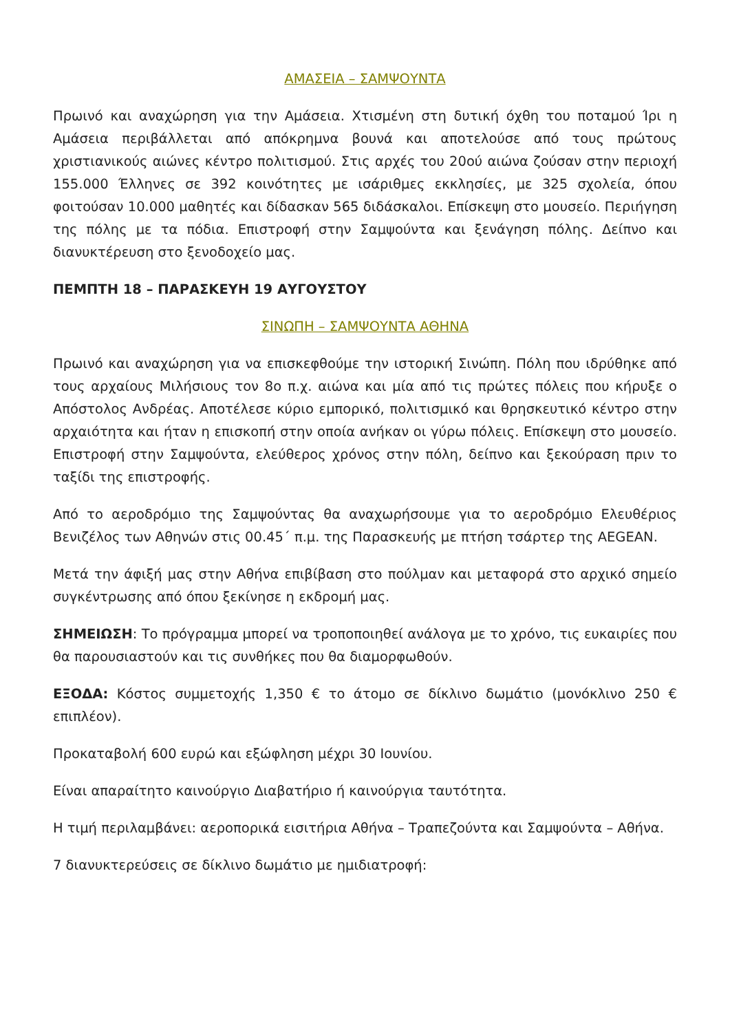ΑΜΑΣΕΙΑ – ΣΑΜΨΟΥΝΤΑ
Πρωινό και αναχώρηση για την Αμάσεια. Χτισμένη στη δυτική όχθη του ποταμού Ίρι η Αμάσεια περιβάλλεται από απόκρημνα βουνά και αποτελούσε από τους πρώτους χριστιανικούς αιώνες κέντρο πολιτισμού. Στις αρχές του 20ού αιώνα ζούσαν στην περιοχή 155.000 Έλληνες σε 392 κοινότητες με ισάριθμες εκκλησίες, με 325 σχολεία, όπου φοιτούσαν 10.000 μαθητές και δίδασκαν 565 διδάσκαλοι. Επίσκεψη στο μουσείο. Περιήγηση της πόλης με τα πόδια. Επιστροφή στην Σαμψούντα και ξενάγηση πόλης. Δείπνο και διανυκτέρευση στο ξενοδοχείο μας.
ΠΕΜΠΤΗ 18 – ΠΑΡΑΣΚΕΥΗ 19 ΑΥΓΟΥΣΤΟΥ
ΣΙΝΩΠΗ – ΣΑΜΨΟΥΝΤΑ ΑΘΗΝΑ
Πρωινό και αναχώρηση για να επισκεφθούμε την ιστορική Σινώπη. Πόλη που ιδρύθηκε από τους αρχαίους Μιλήσιους τον 8ο π.χ. αιώνα και μία από τις πρώτες πόλεις που κήρυξε ο Απόστολος Ανδρέας. Αποτέλεσε κύριο εμπορικό, πολιτισμικό και θρησκευτικό κέντρο στην αρχαιότητα και ήταν η επισκοπή στην οποία ανήκαν οι γύρω πόλεις. Επίσκεψη στο μουσείο. Επιστροφή στην Σαμψούντα, ελεύθερος χρόνος στην πόλη, δείπνο και ξεκούραση πριν το ταξίδι της επιστροφής.
Από το αεροδρόμιο της Σαμψούντας θα αναχωρήσουμε για το αεροδρόμιο Ελευθέριος Βενιζέλος των Αθηνών στις 00.45΄ π.μ. της Παρασκευής με πτήση τσάρτερ της AEGEAN.
Μετά την άφιξή μας στην Αθήνα επιβίβαση στο πούλμαν και μεταφορά στο αρχικό σημείο συγκέντρωσης από όπου ξεκίνησε η εκδρομή μας.
ΣΗΜΕΙΩΣΗ: Το πρόγραμμα μπορεί να τροποποιηθεί ανάλογα με το χρόνο, τις ευκαιρίες που θα παρουσιαστούν και τις συνθήκες που θα διαμορφωθούν.
ΕΞΟΔΑ: Κόστος συμμετοχής 1,350 € το άτομο σε δίκλινο δωμάτιο (μονόκλινο 250 € επιπλέον).
Προκαταβολή 600 ευρώ και εξώφληση μέχρι 30 Ιουνίου.
Είναι απαραίτητο καινούργιο Διαβατήριο ή καινούργια ταυτότητα.
Η τιμή περιλαμβάνει: αεροπορικά εισιτήρια Αθήνα – Τραπεζούντα και Σαμψούντα – Αθήνα.
7 διανυκτερεύσεις σε δίκλινο δωμάτιο με ημιδιατροφή: